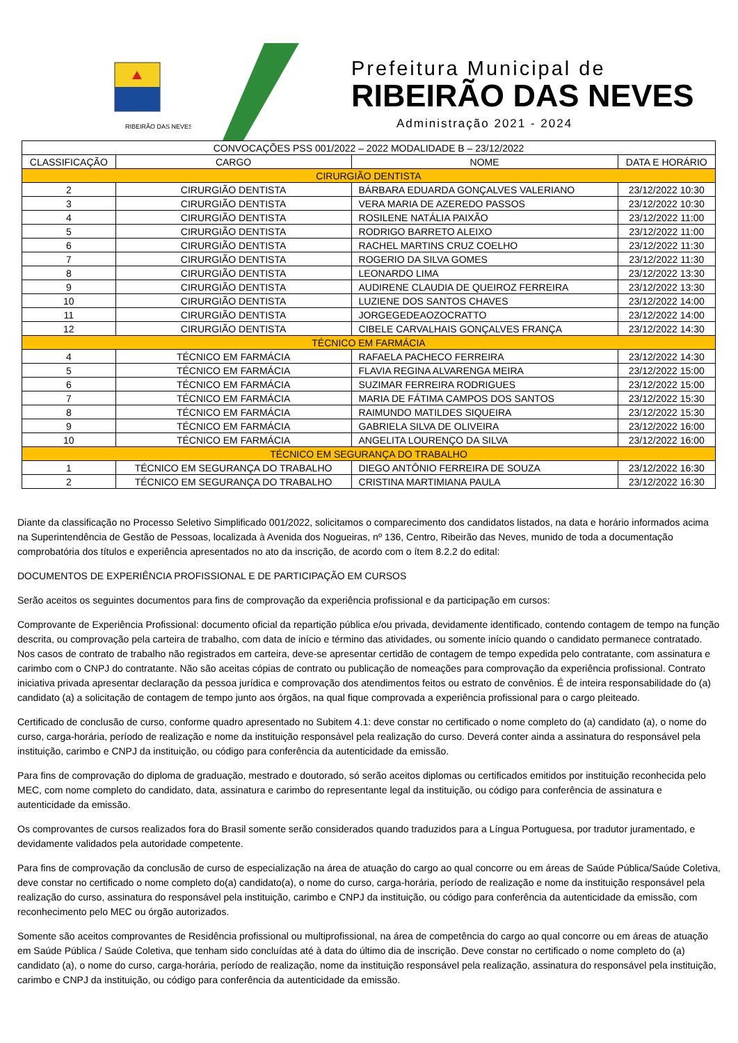RIBEIRÃO DAS NEVES
Prefeitura Municipal de
RIBEIRÃO DAS NEVES
Administração 2021 - 2024
| CONVOCAÇÕES PSS 001/2022 – 2022 MODALIDADE B – 23/12/2022 | | | |
| CLASSIFICAÇÃO | CARGO | NOME | DATA E HORÁRIO |
| CIRURGIÃO DENTISTA | | | |
| 2 | CIRURGIÃO DENTISTA | BÁRBARA EDUARDA GONÇALVES VALERIANO | 23/12/2022 10:30 |
| 3 | CIRURGIÃO DENTISTA | VERA MARIA DE AZEREDO PASSOS | 23/12/2022 10:30 |
| 4 | CIRURGIÃO DENTISTA | ROSILENE NATÁLIA PAIXÃO | 23/12/2022 11:00 |
| 5 | CIRURGIÃO DENTISTA | RODRIGO BARRETO ALEIXO | 23/12/2022 11:00 |
| 6 | CIRURGIÃO DENTISTA | RACHEL MARTINS CRUZ COELHO | 23/12/2022 11:30 |
| 7 | CIRURGIÃO DENTISTA | ROGERIO DA SILVA GOMES | 23/12/2022 11:30 |
| 8 | CIRURGIÃO DENTISTA | LEONARDO LIMA | 23/12/2022 13:30 |
| 9 | CIRURGIÃO DENTISTA | AUDIRENE CLAUDIA DE QUEIROZ FERREIRA | 23/12/2022 13:30 |
| 10 | CIRURGIÃO DENTISTA | LUZIENE DOS SANTOS CHAVES | 23/12/2022 14:00 |
| 11 | CIRURGIÃO DENTISTA | JORGEGEDEAOZOCRATTO | 23/12/2022 14:00 |
| 12 | CIRURGIÃO DENTISTA | CIBELE CARVALHAIS GONÇALVES FRANÇA | 23/12/2022 14:30 |
| TÉCNICO EM FARMÁCIA | | | |
| 4 | TÉCNICO EM FARMÁCIA | RAFAELA PACHECO FERREIRA | 23/12/2022 14:30 |
| 5 | TÉCNICO EM FARMÁCIA | FLAVIA REGINA ALVARENGA MEIRA | 23/12/2022 15:00 |
| 6 | TÉCNICO EM FARMÁCIA | SUZIMAR FERREIRA RODRIGUES | 23/12/2022 15:00 |
| 7 | TÉCNICO EM FARMÁCIA | MARIA DE FÁTIMA CAMPOS DOS SANTOS | 23/12/2022 15:30 |
| 8 | TÉCNICO EM FARMÁCIA | RAIMUNDO MATILDES SIQUEIRA | 23/12/2022 15:30 |
| 9 | TÉCNICO EM FARMÁCIA | GABRIELA SILVA DE OLIVEIRA | 23/12/2022 16:00 |
| 10 | TÉCNICO EM FARMÁCIA | ANGELITA LOURENÇO DA SILVA | 23/12/2022 16:00 |
| TÉCNICO EM SEGURANÇA DO TRABALHO | | | |
| 1 | TÉCNICO EM SEGURANÇA DO TRABALHO | DIEGO ANTÔNIO FERREIRA DE SOUZA | 23/12/2022 16:30 |
| 2 | TÉCNICO EM SEGURANÇA DO TRABALHO | CRISTINA MARTIMIANA PAULA | 23/12/2022 16:30 |
Diante da classificação no Processo Seletivo Simplificado 001/2022, solicitamos o comparecimento dos candidatos listados, na data e horário informados acima na Superintendência de Gestão de Pessoas, localizada à Avenida dos Nogueiras, nº 136, Centro, Ribeirão das Neves, munido de toda a documentação comprobatória dos títulos e experiência apresentados no ato da inscrição, de acordo com o ítem 8.2.2 do edital:
DOCUMENTOS DE EXPERIÊNCIA PROFISSIONAL E DE PARTICIPAÇÃO EM CURSOS
Serão aceitos os seguintes documentos para fins de comprovação da experiência profissional e da participação em cursos:
Comprovante de Experiência Profissional: documento oficial da repartição pública e/ou privada, devidamente identificado, contendo contagem de tempo na função descrita, ou comprovação pela carteira de trabalho, com data de início e término das atividades, ou somente início quando o candidato permanece contratado. Nos casos de contrato de trabalho não registrados em carteira, deve-se apresentar certidão de contagem de tempo expedida pelo contratante, com assinatura e carimbo com o CNPJ do contratante. Não são aceitas cópias de contrato ou publicação de nomeações para comprovação da experiência profissional. Contrato iniciativa privada apresentar declaração da pessoa jurídica e comprovação dos atendimentos feitos ou estrato de convênios. É de inteira responsabilidade do (a) candidato (a) a solicitação de contagem de tempo junto aos órgãos, na qual fique comprovada a experiência profissional para o cargo pleiteado.
Certificado de conclusão de curso, conforme quadro apresentado no Subitem 4.1: deve constar no certificado o nome completo do (a) candidato (a), o nome do curso, carga-horária, período de realização e nome da instituição responsável pela realização do curso. Deverá conter ainda a assinatura do responsável pela instituição, carimbo e CNPJ da instituição, ou código para conferência da autenticidade da emissão.
Para fins de comprovação do diploma de graduação, mestrado e doutorado, só serão aceitos diplomas ou certificados emitidos por instituição reconhecida pelo MEC, com nome completo do candidato, data, assinatura e carimbo do representante legal da instituição, ou código para conferência de assinatura e autenticidade da emissão.
Os comprovantes de cursos realizados fora do Brasil somente serão considerados quando traduzidos para a Língua Portuguesa, por tradutor juramentado, e devidamente validados pela autoridade competente.
Para fins de comprovação da conclusão de curso de especialização na área de atuação do cargo ao qual concorre ou em áreas de Saúde Pública/Saúde Coletiva, deve constar no certificado o nome completo do(a) candidato(a), o nome do curso, carga-horária, período de realização e nome da instituição responsável pela realização do curso, assinatura do responsável pela instituição, carimbo e CNPJ da instituição, ou código para conferência da autenticidade da emissão, com reconhecimento pelo MEC ou órgão autorizados.
Somente são aceitos comprovantes de Residência profissional ou multiprofissional, na área de competência do cargo ao qual concorre ou em áreas de atuação em Saúde Pública / Saúde Coletiva, que tenham sido concluídas até à data do último dia de inscrição. Deve constar no certificado o nome completo do (a) candidato (a), o nome do curso, carga-horária, período de realização, nome da instituição responsável pela realização, assinatura do responsável pela instituição, carimbo e CNPJ da instituição, ou código para conferência da autenticidade da emissão.